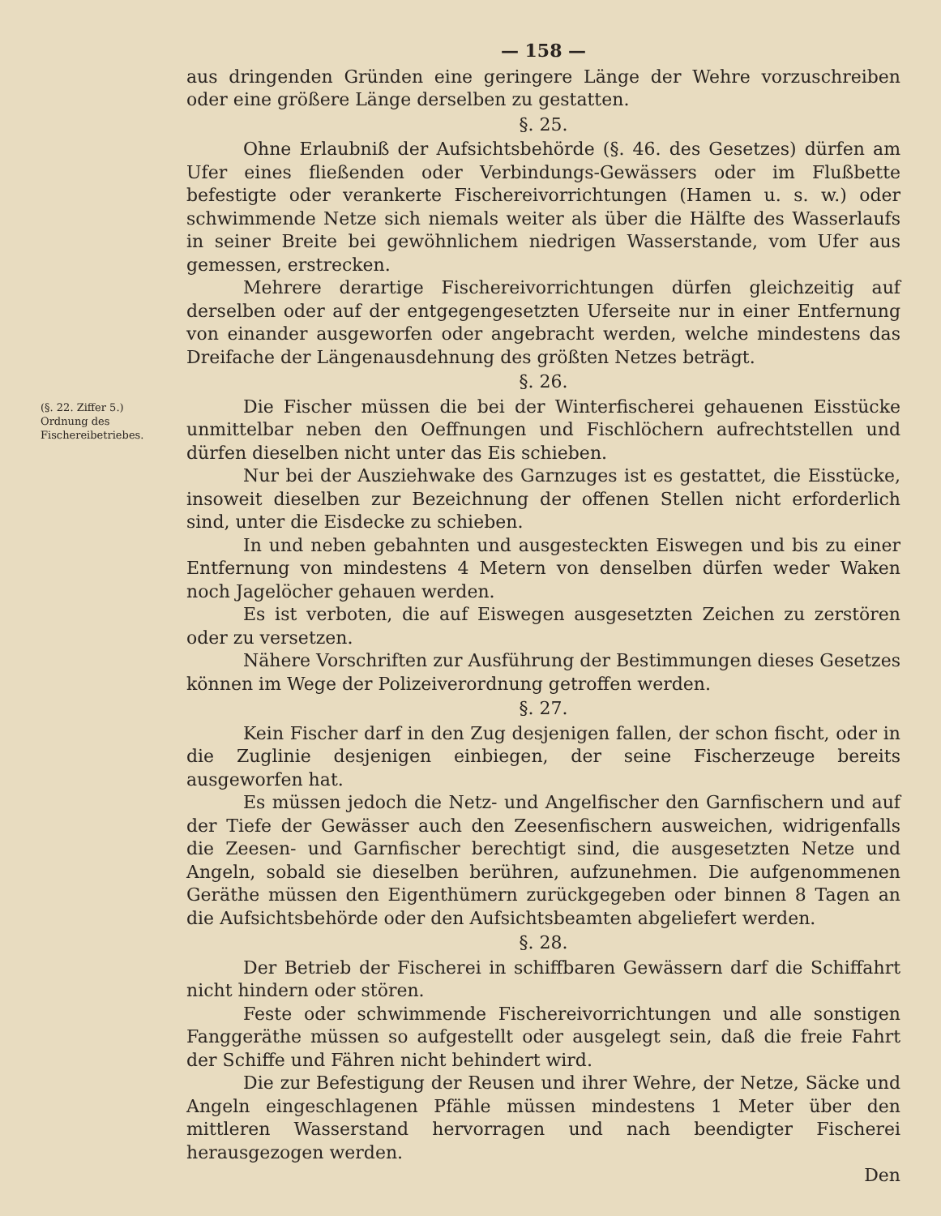— 158 —
aus dringenden Gründen eine geringere Länge der Wehre vorzuschreiben oder eine größere Länge derselben zu gestatten.
§. 25.
Ohne Erlaubniß der Aufsichtsbehörde (§. 46. des Gesetzes) dürfen am Ufer eines fließenden oder Verbindungs-Gewässers oder im Flußbette befestigte oder verankerte Fischereivorrichtungen (Hamen u. s. w.) oder schwimmende Netze sich niemals weiter als über die Hälfte des Wasserlaufs in seiner Breite bei gewöhnlichem niedrigen Wasserstande, vom Ufer aus gemessen, erstrecken.
Mehrere derartige Fischereivorrichtungen dürfen gleichzeitig auf derselben oder auf der entgegengesetzten Uferseite nur in einer Entfernung von einander ausgeworfen oder angebracht werden, welche mindestens das Dreifache der Längenausdehnung des größten Netzes beträgt.
§. 26.
(§. 22. Ziffer 5.)
Ordnung des Fischereibetriebes.
Die Fischer müssen die bei der Winterfischerei gehauenen Eisstücke unmittelbar neben den Oeffnungen und Fischlöchern aufrechtstellen und dürfen dieselben nicht unter das Eis schieben.
Nur bei der Ausziehwake des Garnzuges ist es gestattet, die Eisstücke, insoweit dieselben zur Bezeichnung der offenen Stellen nicht erforderlich sind, unter die Eisdecke zu schieben.
In und neben gebahnten und ausgesteckten Eiswegen und bis zu einer Entfernung von mindestens 4 Metern von denselben dürfen weder Waken noch Jagelöcher gehauen werden.
Es ist verboten, die auf Eiswegen ausgesetzten Zeichen zu zerstören oder zu versetzen.
Nähere Vorschriften zur Ausführung der Bestimmungen dieses Gesetzes können im Wege der Polizeiverordnung getroffen werden.
§. 27.
Kein Fischer darf in den Zug desjenigen fallen, der schon fischt, oder in die Zuglinie desjenigen einbiegen, der seine Fischerzeuge bereits ausgeworfen hat.
Es müssen jedoch die Netz- und Angelfischer den Garnfischern und auf der Tiefe der Gewässer auch den Zeesenfischern ausweichen, widrigenfalls die Zeesen- und Garnfischer berechtigt sind, die ausgesetzten Netze und Angeln, sobald sie dieselben berühren, aufzunehmen. Die aufgenommenen Geräthe müssen den Eigenthümern zurückgegeben oder binnen 8 Tagen an die Aufsichtsbehörde oder den Aufsichtsbeamten abgeliefert werden.
§. 28.
Der Betrieb der Fischerei in schiffbaren Gewässern darf die Schiffahrt nicht hindern oder stören.
Feste oder schwimmende Fischereivorrichtungen und alle sonstigen Fanggeräthe müssen so aufgestellt oder ausgelegt sein, daß die freie Fahrt der Schiffe und Fähren nicht behindert wird.
Die zur Befestigung der Reusen und ihrer Wehre, der Netze, Säcke und Angeln eingeschlagenen Pfähle müssen mindestens 1 Meter über den mittleren Wasserstand hervorragen und nach beendigter Fischerei herausgezogen werden.
Den